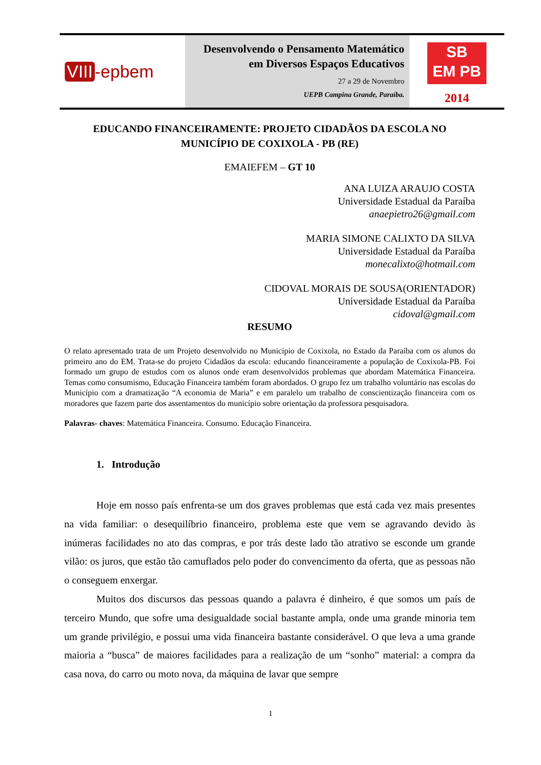VIII -epbem
Desenvolvendo o Pensamento Matemático
em Diversos Espaços Educativos
27 a 29 de Novembro
UEPB Campina Grande, Paraíba.
SB
EM PB
2014
EDUCANDO FINANCEIRAMENTE: PROJETO CIDADÃOS DA ESCOLA NO MUNICÍPIO DE COXIXOLA - PB (RE)
EMAIEFEM – GT 10
ANA LUIZA ARAUJO COSTA
Universidade Estadual da Paraíba
anaepietro26@gmail.com
MARIA SIMONE CALIXTO DA SILVA
Universidade Estadual da Paraíba
monecalixto@hotmail.com
CIDOVAL MORAIS DE SOUSA(ORIENTADOR)
Universidade Estadual da Paraíba
cidoval@gmail.com
RESUMO
O relato apresentado trata de um Projeto desenvolvido no Município de Coxixola, no Estado da Paraíba com os alunos do primeiro ano do EM. Trata-se do projeto Cidadãos da escola: educando financeiramente a população de Coxixola-PB. Foi formado um grupo de estudos com os alunos onde eram desenvolvidos problemas que abordam Matemática Financeira. Temas como consumismo, Educação Financeira também foram abordados. O grupo fez um trabalho voluntário nas escolas do Município com a dramatização “A economia de Maria” e em paralelo um trabalho de conscientização financeira com os moradores que fazem parte dos assentamentos do município sobre orientação da professora pesquisadora.
Palavras- chaves: Matemática Financeira. Consumo. Educação Financeira.
1. Introdução
Hoje em nosso país enfrenta-se um dos graves problemas que está cada vez mais presentes na vida familiar: o desequilíbrio financeiro, problema este que vem se agravando devido às inúmeras facilidades no ato das compras, e por trás deste lado tão atrativo se esconde um grande vilão: os juros, que estão tão camuflados pelo poder do convencimento da oferta, que as pessoas não o conseguem enxergar.
Muitos dos discursos das pessoas quando a palavra é dinheiro, é que somos um país de terceiro Mundo, que sofre uma desigualdade social bastante ampla, onde uma grande minoria tem um grande privilégio, e possui uma vida financeira bastante considerável. O que leva a uma grande maioria a “busca” de maiores facilidades para a realização de um “sonho” material: a compra da casa nova, do carro ou moto nova, da máquina de lavar que sempre
1